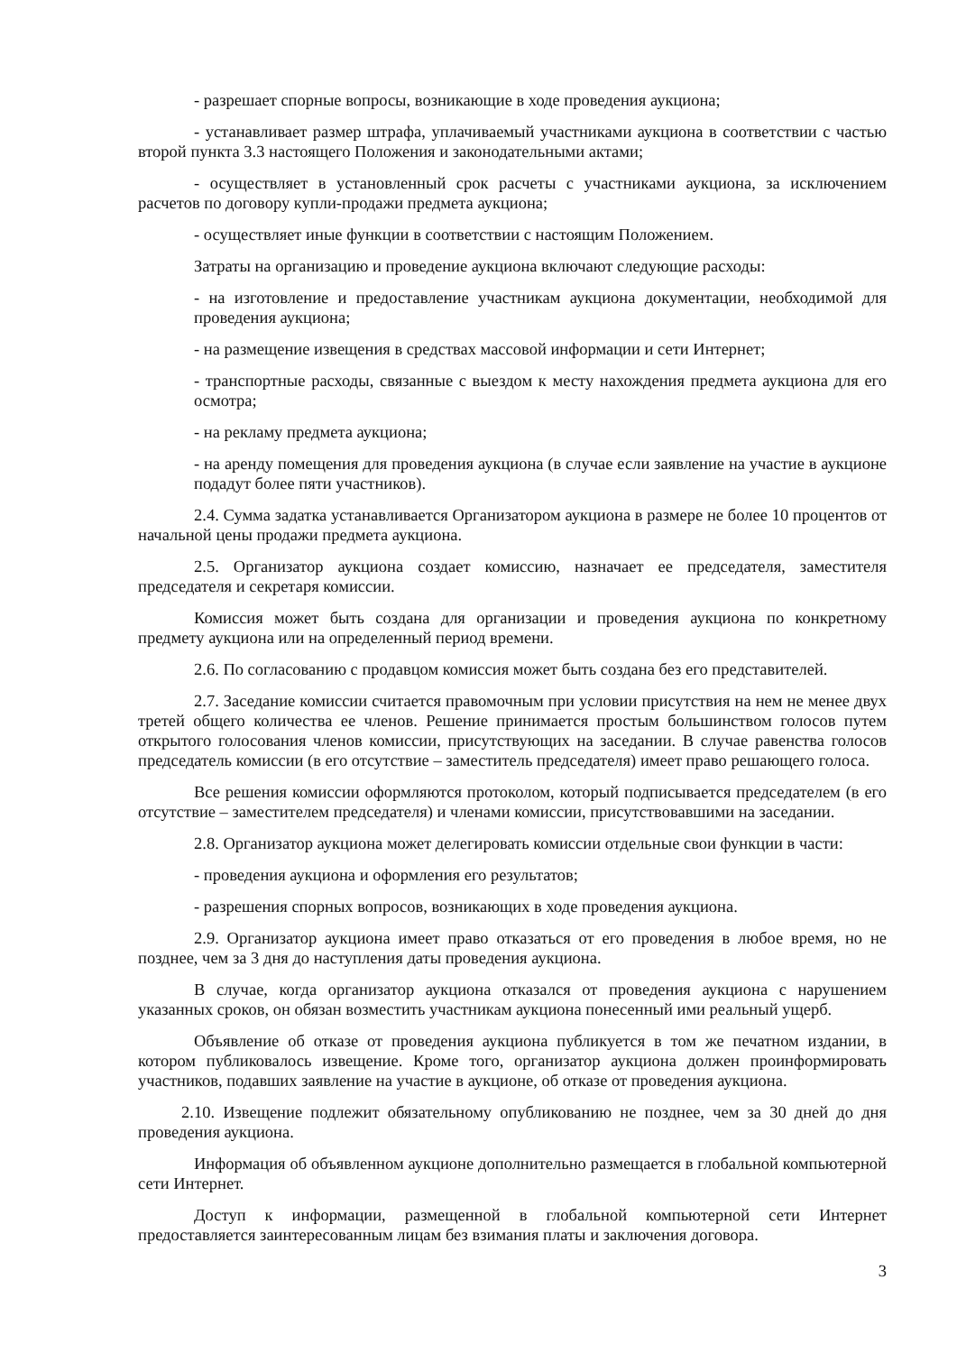- разрешает спорные вопросы, возникающие в ходе проведения аукциона;
- устанавливает размер штрафа, уплачиваемый участниками аукциона в соответствии с частью второй пункта 3.3 настоящего Положения и законодательными актами;
- осуществляет в установленный срок расчеты с участниками аукциона, за исключением расчетов по договору купли-продажи предмета аукциона;
- осуществляет иные функции в соответствии с настоящим Положением.
Затраты на организацию и проведение аукциона включают следующие расходы:
- на изготовление и предоставление участникам аукциона документации, необходимой для проведения аукциона;
- на размещение извещения в средствах массовой информации и сети Интернет;
- транспортные расходы, связанные с выездом к месту нахождения предмета аукциона для его осмотра;
- на рекламу предмета аукциона;
- на аренду помещения для проведения аукциона (в случае если заявление на участие в аукционе подадут более пяти участников).
2.4. Сумма задатка устанавливается Организатором аукциона в размере не более 10 процентов от начальной цены продажи предмета аукциона.
2.5. Организатор аукциона создает комиссию, назначает ее председателя, заместителя председателя и секретаря комиссии.
Комиссия может быть создана для организации и проведения аукциона по конкретному предмету аукциона или на определенный период времени.
2.6. По согласованию с продавцом комиссия может быть создана без его представителей.
2.7. Заседание комиссии считается правомочным при условии присутствия на нем не менее двух третей общего количества ее членов. Решение принимается простым большинством голосов путем открытого голосования членов комиссии, присутствующих на заседании. В случае равенства голосов председатель комиссии (в его отсутствие – заместитель председателя) имеет право решающего голоса.
Все решения комиссии оформляются протоколом, который подписывается председателем (в его отсутствие – заместителем председателя) и членами комиссии, присутствовавшими на заседании.
2.8. Организатор аукциона может делегировать комиссии отдельные свои функции в части:
- проведения аукциона и оформления его результатов;
- разрешения спорных вопросов, возникающих в ходе проведения аукциона.
2.9. Организатор аукциона имеет право отказаться от его проведения в любое время, но не позднее, чем за 3 дня до наступления даты проведения аукциона.
В случае, когда организатор аукциона отказался от проведения аукциона с нарушением указанных сроков, он обязан возместить участникам аукциона понесенный ими реальный ущерб.
Объявление об отказе от проведения аукциона публикуется в том же печатном издании, в котором публиковалось извещение. Кроме того, организатор аукциона должен проинформировать участников, подавших заявление на участие в аукционе, об отказе от проведения аукциона.
2.10. Извещение подлежит обязательному опубликованию не позднее, чем за 30 дней до дня проведения аукциона.
Информация об объявленном аукционе дополнительно размещается в глобальной компьютерной сети Интернет.
Доступ к информации, размещенной в глобальной компьютерной сети Интернет предоставляется заинтересованным лицам без взимания платы и заключения договора.
3